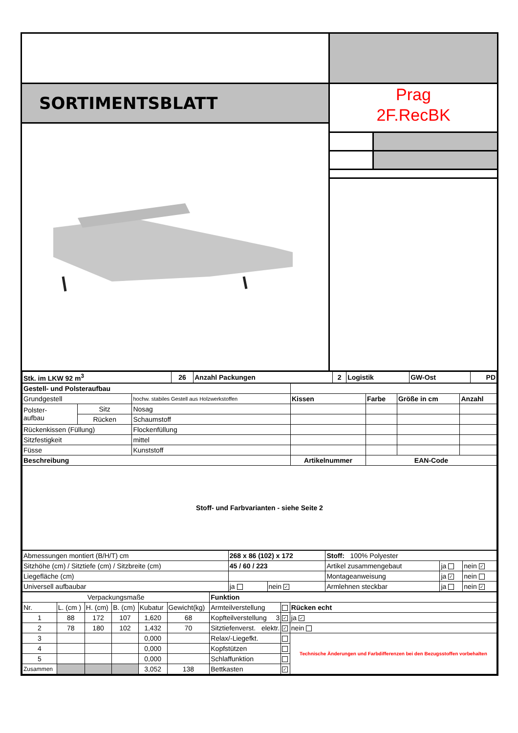SORTIMENTSBLATT
Prag
2F.RecBK
| Stk. im LKW 92 m<sup>3</sup> | 26 | Anzahl Packungen | 2 | Logistik | GW-Ost | PD |
| Gestell- und Polsteraufbau | | | | | | |
| Grundgestell | | hochw. stabiles Gestell aus Holzwerkstoffen | Kissen | Farbe | Größe in cm | Anzahl |
| Polster- aufbau | Sitz | Nosag | | | | |
| | Rücken | Schaumstoff | | | | |
| Rückenkissen (Füllung) | | Flockenfüllung | | | | |
| Sitzfestigkeit | | mittel | | | | |
| Füsse | | Kunststoff | | | | |
| Beschreibung | | | Artikelnummer | EAN-Code | | |
| Stoff- und Farbvarianten - siehe Seite 2 | | | | | | |
| Abmessungen montiert (B/H/T) cm | 268 x 86 (102) x 172 | | Stoff: 100% Polyester | | |
| Sitzhöhe (cm) / Sitztiefe (cm) / Sitzbreite (cm) | 45 / 60 / 223 | | Artikel zusammengebaut | ja | nein ✓ |
| Liegefläche (cm) | | | Montageanweisung | ja ✓ | nein |
| Universell aufbaubar | ja | nein ✓ | Armlehnen steckbar | ja | nein ✓ |
| Verpackungsmaße | | | | | | Funktion | | |
| Nr. | L. (cm ) | H. (cm) | B. (cm) | Kubatur | Gewicht(kg) | Armteilverstellung | | Rücken echt |
| 1 | 88 | 172 | 107 | 1,620 | 68 | Kopfteilverstellung 3 | ✓ | ja ✓ |
| 2 | 78 | 180 | 102 | 1,432 | 70 | Sitztiefenverst. elektr. | ✓ | nein |
| 3 | | | | 0,000 | | Relax/-Liegefkt. | | Technische Änderungen und Farbdifferenzen bei den Bezugsstoffen vorbehalten |
| 4 | | | | 0,000 | | Kopfstützen | | |
| 5 | | | | 0,000 | | Schlaffunktion | | |
| Zusammen | | | | 3,052 | 138 | Bettkasten | ✓ | |